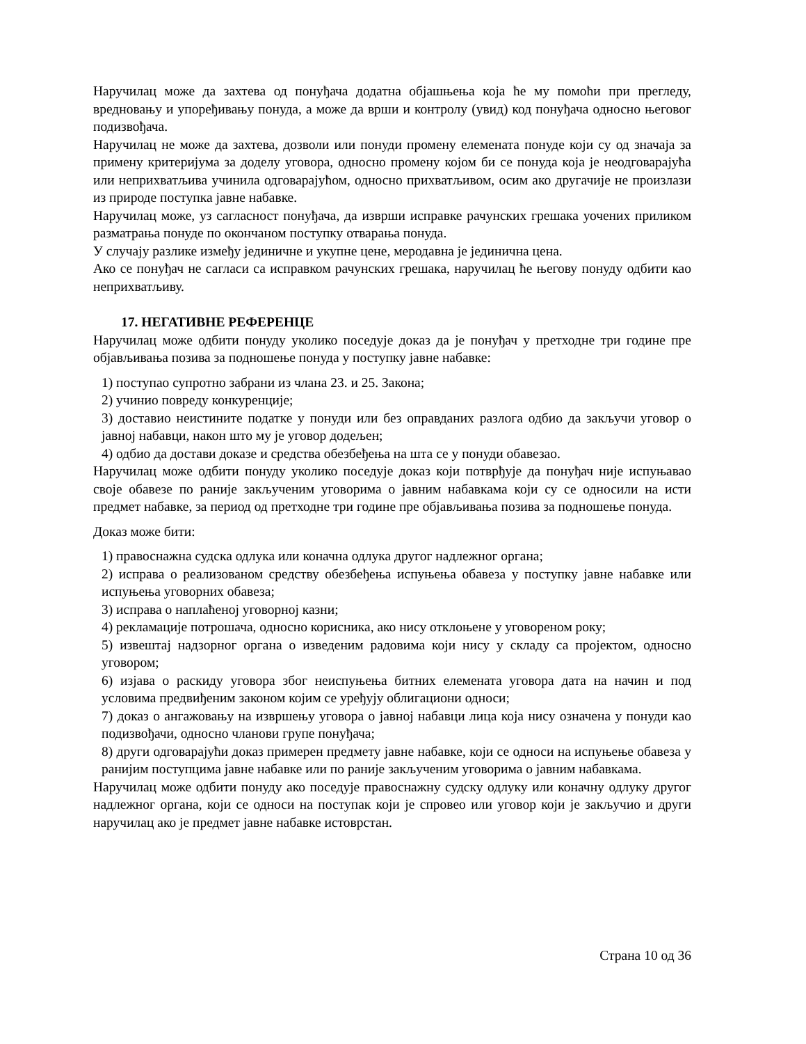Наручилац може да захтева од понуђача додатна објашњења која ће му помоћи при прегледу, вредновању и упоређивању понуда, а може да врши и контролу (увид) код понуђача односно његовог подизвођача.
Наручилац не може да захтева, дозволи или понуди промену елемената понуде који су од значаја за примену критеријума за доделу уговора, односно промену којом би се понуда која је неодговарајућа или неприхватљива учинила одговарајућом, односно прихватљивом, осим ако другачије не произлази из природе поступка јавне набавке.
Наручилац може, уз сагласност понуђача, да изврши исправке рачунских грешака уочених приликом разматрања понуде по окончаном поступку отварања понуда.
У случају разлике између јединичне и укупне цене, меродавна је јединична цена.
Ако се понуђач не сагласи са исправком рачунских грешака, наручилац ће његову понуду одбити као неприхватљиву.
17. НЕГАТИВНЕ РЕФЕРЕНЦЕ
Наручилац може одбити понуду уколико поседује доказ да је понуђач у претходне три године пре објављивања позива за подношење понуда у поступку јавне набавке:
1) поступао супротно забрани из члана 23. и 25. Закона;
2) учинио повреду конкуренције;
3) доставио неистините податке у понуди или без оправданих разлога одбио да закључи уговор о јавној набавци, након што му је уговор додељен;
4) одбио да достави доказе и средства обезбеђења на шта се у понуди обавезао.
Наручилац може одбити понуду уколико поседује доказ који потврђује да понуђач није испуњавао своје обавезе по раније закљученим уговорима о јавним набавкама који су се односили на исти предмет набавке, за период од претходне три године пре објављивања позива за подношење понуда.
Доказ може бити:
1) правоснажна судска одлука или коначна одлука другог надлежног органа;
2) исправа о реализованом средству обезбеђења испуњења обавеза у поступку јавне набавке или испуњења уговорних обавеза;
3) исправа о наплаћеној уговорној казни;
4) рекламације потрошача, односно корисника, ако нису отклоњене у уговореном року;
5) извештај надзорног органа о изведеним радовима који нису у складу са пројектом, односно уговором;
6) изјава о раскиду уговора због неиспуњења битних елемената уговора дата на начин и под условима предвиђеним законом којим се уређују облигациони односи;
7) доказ о ангажовању на извршењу уговора о јавној набавци лица која нису означена у понуди као подизвођачи, односно чланови групе понуђача;
8) други одговарајући доказ примерен предмету јавне набавке, који се односи на испуњење обавеза у ранијим поступцима јавне набавке или по раније закљученим уговорима о јавним набавкама.
Наручилац може одбити понуду ако поседује правоснажну судску одлуку или коначну одлуку другог надлежног органа, који се односи на поступак који је спровео или уговор који је закључио и други наручилац ако је предмет јавне набавке истоврстан.
Страна 10 од 36